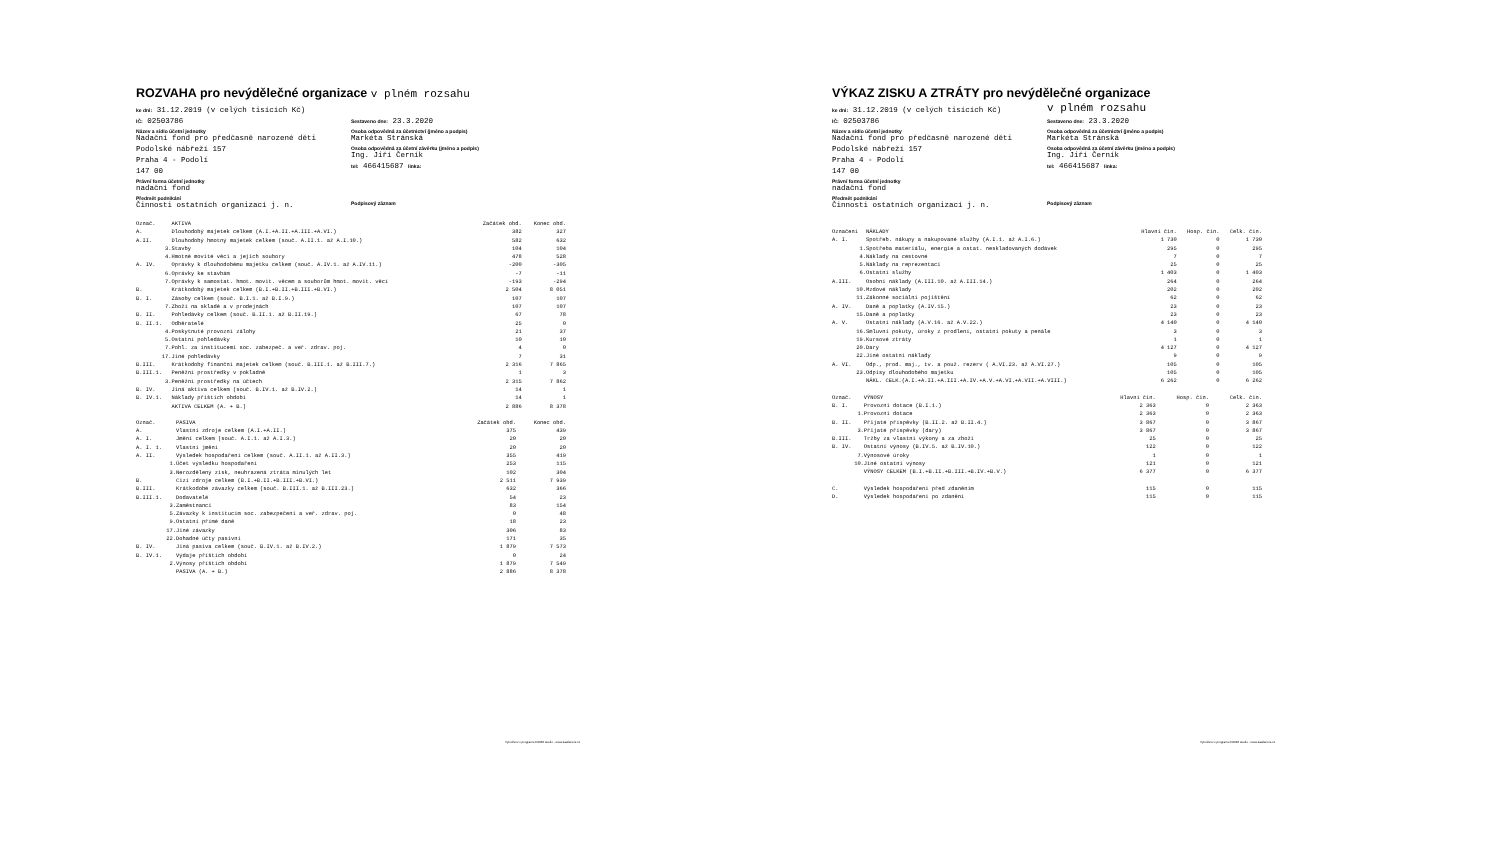ROZVAHA pro nevýdělečné organizace v plném rozsahu
ke dni: 31.12.2019 (v celých tisících Kč)
IČ: 02503786
Název a sídlo účetní jednotky
Nadační fond pro předčasně narozené děti
Podolské nábřeží 157
Praha 4 - Podolí
147 00
Právní forma účetní jednotky
nadační fond
Předmět podnikání
Činnosti ostatních organizací j. n.
Sestaveno dne: 23.3.2020
Osoba odpovědná za účetnictví (jméno a podpis)
Markéta Stránská
Osoba odpovědná za účetní závěrku (jméno a podpis)
Ing. Jiří Černík
tel: 466415687 linka:
Podpisový záznam
| Označ. | AKTIVA | Začátek obd. | Konec obd. |
| --- | --- | --- | --- |
| A. | Dlouhodobý majetek celkem (A.I.+A.II.+A.III.+A.VI.) | 382 | 327 |
| A.II. | Dlouhodobý hmotný majetek celkem (souč. A.II.1. až A.I.10.) | 582 | 632 |
| 3. | Stavby | 104 | 104 |
| 4. | Hmotné movité věci a jejich soubory | 478 | 528 |
| A. IV. | Oprávky k dlouhodobému majetku celkem (souč. A.IV.1. až A.IV.11.) | -200 | -305 |
| 6. | Oprávky ke stavbám | -7 | -11 |
| 7. | Oprávky k samostat. hmot. movit. věcem a souborům hmot. movit. věcí | -193 | -294 |
| B. | Krátkodobý majetek celkem (B.I.+B.II.+B.III.+B.VI.) | 2 504 | 8 051 |
| B. I. | Zásoby celkem (souč. B.I.1. až B.I.9.) | 107 | 107 |
| 7. | Zboží na skladě a v prodejnách | 107 | 107 |
| B. II. | Pohledávky celkem (souč. B.II.1. až B.II.19.) | 67 | 78 |
| B. II.1. | Odběratelé | 25 | 0 |
| 4. | Poskytnuté provozní zálohy | 21 | 37 |
| 5. | Ostatní pohledávky | 10 | 10 |
| 7. | Pohl. za institucemi soc. zabezpeč. a veř. zdrav. poj. | 4 | 0 |
| 17. | Jiné pohledávky | 7 | 31 |
| B.III. | Krátkodobý finanční majetek celkem (souč. B.III.1. až B.III.7.) | 2 316 | 7 865 |
| B.III.1. | Peněžní prostředky v pokladně | 1 | 3 |
| 3. | Peněžní prostředky na účtech | 2 315 | 7 862 |
| B. IV. | Jiná aktiva celkem (souč. B.IV.1. až B.IV.2.) | 14 | 1 |
| B. IV.1. | Náklady příštích období | 14 | 1 |
| | AKTIVA CELKEM (A. + B.) | 2 886 | 8 378 |
| Označ. | PASIVA | Začátek obd. | Konec obd. |
| --- | --- | --- | --- |
| A. | Vlastní zdroje celkem (A.I.+A.II.) | 375 | 439 |
| A. I. | Jmění celkem (souč. A.I.1. až A.I.3.) | 20 | 20 |
| A. I. 1. | Vlastní jmění | 20 | 20 |
| A. II. | Výsledek hospodaření celkem (souč. A.II.1. až A.II.3.) | 355 | 419 |
| 1. | Účet výsledku hospodaření | 253 | 115 |
| 3. | Nerozdělený zisk, neuhrazená ztráta minulých let | 102 | 304 |
| B. | Cizí zdroje celkem (B.I.+B.II.+B.III.+B.VI.) | 2 511 | 7 939 |
| B.III. | Krátkodobé závazky celkem (souč. B.III.1. až B.III.23.) | 632 | 366 |
| B.III.1. | Dodavatelé | 54 | 23 |
| 3. | Zaměstnanci | 83 | 154 |
| 5. | Závazky k institucím soc. zabezpečení a veř. zdrav. poj. | 0 | 48 |
| 9. | Ostatní přímé daně | 18 | 23 |
| 17. | Jiné závazky | 306 | 83 |
| 22. | Dohadné účty pasivní | 171 | 35 |
| B. IV. | Jiná pasiva celkem (souč. B.IV.1. až B.IV.2.) | 1 879 | 7 573 |
| B. IV.1. | Výdaje příštích období | 0 | 24 |
| 2. | Výnosy příštích období | 1 879 | 7 549 |
| | PASIVA (A. + B.) | 2 886 | 8 378 |
Vytvořeno v programu FORM studio - www.kastlerove.cz
VÝKAZ ZISKU A ZTRÁTY pro nevýdělečné organizace
ke dni: 31.12.2019 (v celých tisících Kč)
IČ: 02503786
Název a sídlo účetní jednotky
Nadační fond pro předčasně narozené děti
Podolské nábřeží 157
Praha 4 - Podolí
147 00
Právní forma účetní jednotky
nadační fond
Předmět podnikání
Činnosti ostatních organizací j. n.
v plném rozsahu
Sestaveno dne: 23.3.2020
Osoba odpovědná za účetnictví (jméno a podpis)
Markéta Stránská
Osoba odpovědná za účetní závěrku (jméno a podpis)
Ing. Jiří Černík
tel: 466415687 linka:
Podpisový záznam
| Označení | NÁKLADY | Hlavní čin. | Hosp. čin. | Celk. čin. |
| --- | --- | --- | --- | --- |
| A. I. | Spotřeb. nákupy a nakupované služby (A.I.1. až A.I.6.) | 1 730 | 0 | 1 730 |
| 1. | Spotřeba materiálu, energie a ostat. neskladovaných dodávek | 295 | 0 | 295 |
| 4. | Náklady na cestovné | 7 | 0 | 7 |
| 5. | Náklady na reprezentaci | 25 | 0 | 25 |
| 6. | Ostatní služby | 1 403 | 0 | 1 403 |
| A.III. | Osobní náklady (A.III.10. až A.III.14.) | 264 | 0 | 264 |
| 10. | Mzdové náklady | 202 | 0 | 202 |
| 11. | Zákonné sociální pojištění | 62 | 0 | 62 |
| A. IV. | Daně a poplatky (A.IV.15.) | 23 | 0 | 23 |
| 15. | Daně a poplatky | 23 | 0 | 23 |
| A. V. | Ostatní náklady (A.V.16. až A.V.22.) | 4 140 | 0 | 4 140 |
| 16. | Smluvní pokuty, úroky z prodlení, ostatní pokuty a penále | 3 | 0 | 3 |
| 19. | Kursové ztráty | 1 | 0 | 1 |
| 20. | Dary | 4 127 | 0 | 4 127 |
| 22. | Jiné ostatní náklady | 9 | 0 | 9 |
| A. VI. | Odp., prod. maj., tv. a použ. rezerv ( A.VI.23. až A.VI.27.) | 105 | 0 | 105 |
| 23. | Odpisy dlouhodobého majetku | 105 | 0 | 105 |
| | NÁKL. CELK.(A.I.+A.II.+A.III.+A.IV.+A.V.+A.VI.+A.VII.+A.VIII.) | 6 262 | 0 | 6 262 |
| Označ. | VÝNOSY | Hlavní čin. | Hosp. čin. | Celk. čin. |
| --- | --- | --- | --- | --- |
| B. I. | Provozní dotace (B.I.1.) | 2 363 | 0 | 2 363 |
| 1. | Provozní dotace | 2 363 | 0 | 2 363 |
| B. II. | Přijaté příspěvky (B.II.2. až B.II.4.) | 3 867 | 0 | 3 867 |
| 3. | Přijaté příspěvky (dary) | 3 867 | 0 | 3 867 |
| B.III. | Tržby za vlastní výkony a za zboží | 25 | 0 | 25 |
| B. IV. | Ostatní výnosy (B.IV.5. až B.IV.10.) | 122 | 0 | 122 |
| 7. | Výnosové úroky | 1 | 0 | 1 |
| 10. | Jiné ostatní výnosy | 121 | 0 | 121 |
| | VÝNOSY CELKEM (B.I.+B.II.+B.III.+B.IV.+B.V.) | 6 377 | 0 | 6 377 |
| C. | Výsledek hospodaření před zdaněním | 115 | 0 | 115 |
| D. | Výsledek hospodaření po zdanění | 115 | 0 | 115 |
Vytvořeno v programu FORM studio - www.kastlerove.cz